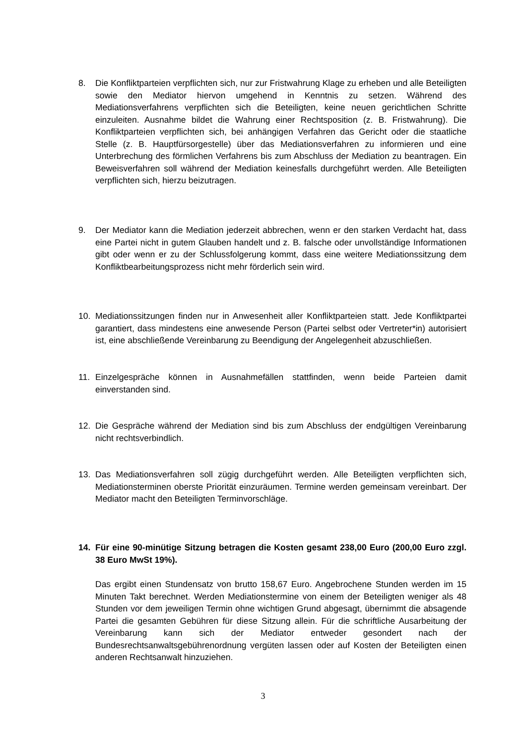8. Die Konfliktparteien verpflichten sich, nur zur Fristwahrung Klage zu erheben und alle Beteiligten sowie den Mediator hiervon umgehend in Kenntnis zu setzen. Während des Mediationsverfahrens verpflichten sich die Beteiligten, keine neuen gerichtlichen Schritte einzuleiten. Ausnahme bildet die Wahrung einer Rechtsposition (z. B. Fristwahrung). Die Konfliktparteien verpflichten sich, bei anhängigen Verfahren das Gericht oder die staatliche Stelle (z. B. Hauptfürsorgestelle) über das Mediationsverfahren zu informieren und eine Unterbrechung des förmlichen Verfahrens bis zum Abschluss der Mediation zu beantragen. Ein Beweisverfahren soll während der Mediation keinesfalls durchgeführt werden. Alle Beteiligten verpflichten sich, hierzu beizutragen.
9. Der Mediator kann die Mediation jederzeit abbrechen, wenn er den starken Verdacht hat, dass eine Partei nicht in gutem Glauben handelt und z. B. falsche oder unvollständige Informationen gibt oder wenn er zu der Schlussfolgerung kommt, dass eine weitere Mediationssitzung dem Konfliktbearbeitungsprozess nicht mehr förderlich sein wird.
10. Mediationssitzungen finden nur in Anwesenheit aller Konfliktparteien statt. Jede Konfliktpartei garantiert, dass mindestens eine anwesende Person (Partei selbst oder Vertreter*in) autorisiert ist, eine abschließende Vereinbarung zu Beendigung der Angelegenheit abzuschließen.
11. Einzelgespräche können in Ausnahmefällen stattfinden, wenn beide Parteien damit einverstanden sind.
12. Die Gespräche während der Mediation sind bis zum Abschluss der endgültigen Vereinbarung nicht rechtsverbindlich.
13. Das Mediationsverfahren soll zügig durchgeführt werden. Alle Beteiligten verpflichten sich, Mediationsterminen oberste Priorität einzuräumen. Termine werden gemeinsam vereinbart. Der Mediator macht den Beteiligten Terminvorschläge.
14. Für eine 90-minütige Sitzung betragen die Kosten gesamt 238,00 Euro (200,00 Euro zzgl. 38 Euro MwSt 19%).
Das ergibt einen Stundensatz von brutto 158,67 Euro. Angebrochene Stunden werden im 15 Minuten Takt berechnet. Werden Mediationstermine von einem der Beteiligten weniger als 48 Stunden vor dem jeweiligen Termin ohne wichtigen Grund abgesagt, übernimmt die absagende Partei die gesamten Gebühren für diese Sitzung allein. Für die schriftliche Ausarbeitung der Vereinbarung kann sich der Mediator entweder gesondert nach der Bundesrechtsanwaltsgebührenordnung vergüten lassen oder auf Kosten der Beteiligten einen anderen Rechtsanwalt hinzuziehen.
3